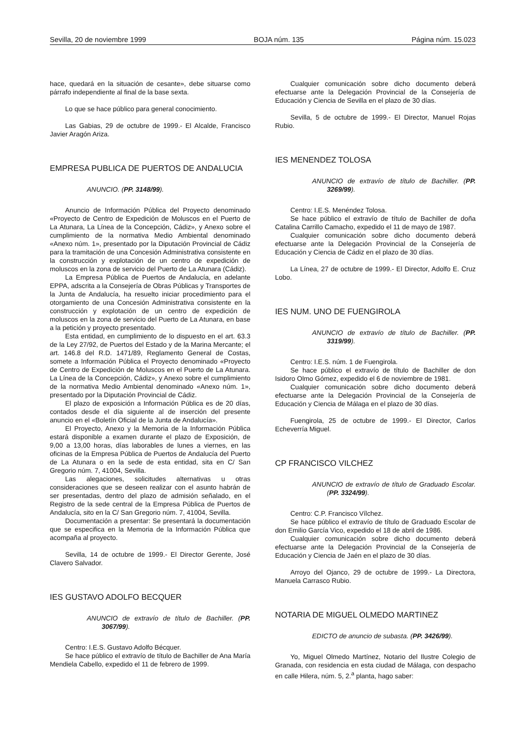Sevilla, 20 de noviembre 1999 BOJA núm. 135 Página núm. 15.023
hace, quedará en la situación de cesante», debe situarse como párrafo independiente al final de la base sexta.
Lo que se hace público para general conocimiento.
Las Gabias, 29 de octubre de 1999.- El Alcalde, Francisco Javier Aragón Ariza.
EMPRESA PUBLICA DE PUERTOS DE ANDALUCIA
ANUNCIO. (PP. 3148/99).
Anuncio de Información Pública del Proyecto denominado «Proyecto de Centro de Expedición de Moluscos en el Puerto de La Atunara, La Línea de la Concepción, Cádiz», y Anexo sobre el cumplimiento de la normativa Medio Ambiental denominado «Anexo núm. 1», presentado por la Diputación Provincial de Cádiz para la tramitación de una Concesión Administrativa consistente en la construcción y explotación de un centro de expedición de moluscos en la zona de servicio del Puerto de La Atunara (Cádiz).
La Empresa Pública de Puertos de Andalucía, en adelante EPPA, adscrita a la Consejería de Obras Públicas y Transportes de la Junta de Andalucía, ha resuelto iniciar procedimiento para el otorgamiento de una Concesión Administrativa consistente en la construcción y explotación de un centro de expedición de moluscos en la zona de servicio del Puerto de La Atunara, en base a la petición y proyecto presentado.
Esta entidad, en cumplimiento de lo dispuesto en el art. 63.3 de la Ley 27/92, de Puertos del Estado y de la Marina Mercante; el art. 146.8 del R.D. 1471/89, Reglamento General de Costas, somete a Información Pública el Proyecto denominado «Proyecto de Centro de Expedición de Moluscos en el Puerto de La Atunara. La Línea de la Concepción, Cádiz», y Anexo sobre el cumplimiento de la normativa Medio Ambiental denominado «Anexo núm. 1», presentado por la Diputación Provincial de Cádiz.
El plazo de exposición a Información Pública es de 20 días, contados desde el día siguiente al de inserción del presente anuncio en el «Boletín Oficial de la Junta de Andalucía».
El Proyecto, Anexo y la Memoria de la Información Pública estará disponible a examen durante el plazo de Exposición, de 9,00 a 13,00 horas, días laborables de lunes a viernes, en las oficinas de la Empresa Pública de Puertos de Andalucía del Puerto de La Atunara o en la sede de esta entidad, sita en C/ San Gregorio núm. 7, 41004, Sevilla.
Las alegaciones, solicitudes alternativas u otras consideraciones que se deseen realizar con el asunto habrán de ser presentadas, dentro del plazo de admisión señalado, en el Registro de la sede central de la Empresa Pública de Puertos de Andalucía, sito en la C/ San Gregorio núm. 7, 41004, Sevilla.
Documentación a presentar: Se presentará la documentación que se especifica en la Memoria de la Información Pública que acompaña al proyecto.
Sevilla, 14 de octubre de 1999.- El Director Gerente, José Clavero Salvador.
IES GUSTAVO ADOLFO BECQUER
ANUNCIO de extravío de título de Bachiller. (PP. 3067/99).
Centro: I.E.S. Gustavo Adolfo Bécquer.
Se hace público el extravío de título de Bachiller de Ana María Mendiela Cabello, expedido el 11 de febrero de 1999.
Cualquier comunicación sobre dicho documento deberá efectuarse ante la Delegación Provincial de la Consejería de Educación y Ciencia de Sevilla en el plazo de 30 días.
Sevilla, 5 de octubre de 1999.- El Director, Manuel Rojas Rubio.
IES MENENDEZ TOLOSA
ANUNCIO de extravío de título de Bachiller. (PP. 3269/99).
Centro: I.E.S. Menéndez Tolosa.
Se hace público el extravío de título de Bachiller de doña Catalina Carrillo Camacho, expedido el 11 de mayo de 1987.
Cualquier comunicación sobre dicho documento deberá efectuarse ante la Delegación Provincial de la Consejería de Educación y Ciencia de Cádiz en el plazo de 30 días.
La Línea, 27 de octubre de 1999.- El Director, Adolfo E. Cruz Lobo.
IES NUM. UNO DE FUENGIROLA
ANUNCIO de extravío de título de Bachiller. (PP. 3319/99).
Centro: I.E.S. núm. 1 de Fuengirola.
Se hace público el extravío de título de Bachiller de don Isidoro Olmo Gómez, expedido el 6 de noviembre de 1981.
Cualquier comunicación sobre dicho documento deberá efectuarse ante la Delegación Provincial de la Consejería de Educación y Ciencia de Málaga en el plazo de 30 días.
Fuengirola, 25 de octubre de 1999.- El Director, Carlos Echeverría Miguel.
CP FRANCISCO VILCHEZ
ANUNCIO de extravío de título de Graduado Escolar. (PP. 3324/99).
Centro: C.P. Francisco Vílchez.
Se hace público el extravío de título de Graduado Escolar de don Emilio García Vico, expedido el 18 de abril de 1986.
Cualquier comunicación sobre dicho documento deberá efectuarse ante la Delegación Provincial de la Consejería de Educación y Ciencia de Jaén en el plazo de 30 días.
Arroyo del Ojanco, 29 de octubre de 1999.- La Directora, Manuela Carrasco Rubio.
NOTARIA DE MIGUEL OLMEDO MARTINEZ
EDICTO de anuncio de subasta. (PP. 3426/99).
Yo, Miguel Olmedo Martínez, Notario del Ilustre Colegio de Granada, con residencia en esta ciudad de Málaga, con despacho en calle Hilera, núm. 5, 2.<sup>a</sup> planta, hago saber: